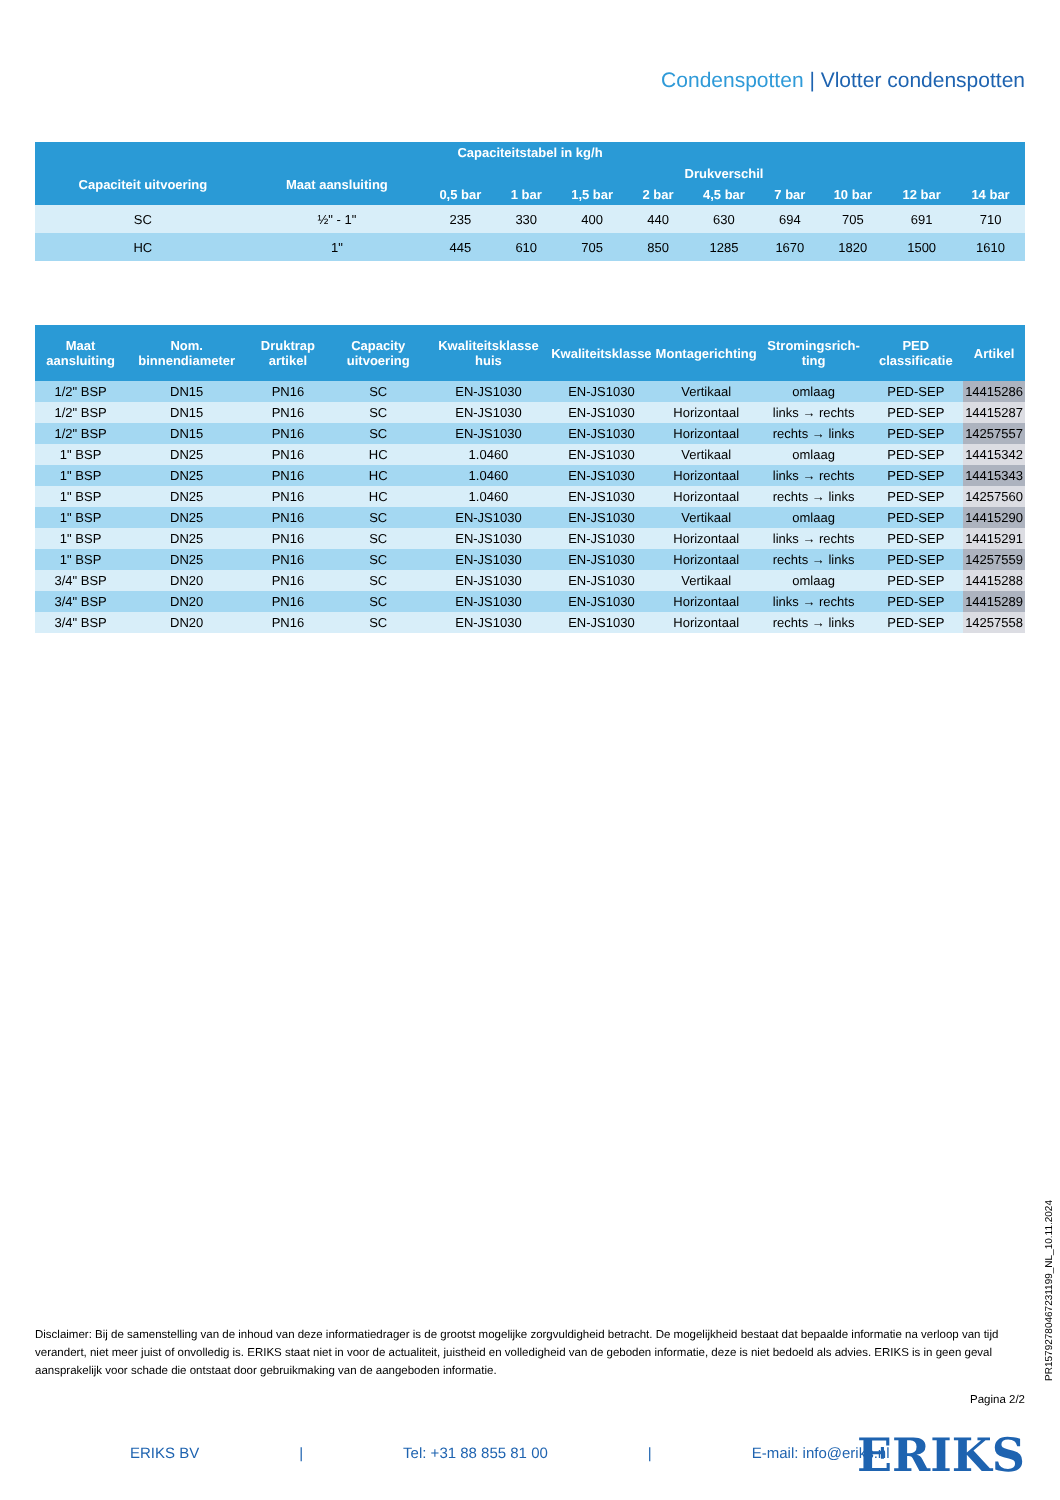Condenspotten | Vlotter condenspotten
| Capaciteitstabel in kg/h | | | | | | | | | | |
| --- | --- | --- | --- | --- | --- | --- | --- | --- | --- | --- |
| Capaciteit uitvoering | Maat aansluiting | Drukverschil | | | | | | | | |
| | | 0,5 bar | 1 bar | 1,5 bar | 2 bar | 4,5 bar | 7 bar | 10 bar | 12 bar | 14 bar |
| SC | ½" - 1" | 235 | 330 | 400 | 440 | 630 | 694 | 705 | 691 | 710 |
| HC | 1" | 445 | 610 | 705 | 850 | 1285 | 1670 | 1820 | 1500 | 1610 |
| Maat aansluiting | Nom. binnendiameter | Druktrap artikel | Capacity uitvoering | Kwaliteitsklasse huis | Kwaliteitsklasse | Montagerichting | Stromingsrich-ting | PED classificatie | Artikel |
| --- | --- | --- | --- | --- | --- | --- | --- | --- | --- |
| 1/2" BSP | DN15 | PN16 | SC | EN-JS1030 | EN-JS1030 | Vertikaal | omlaag | PED-SEP | 14415286 |
| 1/2" BSP | DN15 | PN16 | SC | EN-JS1030 | EN-JS1030 | Horizontaal | links → rechts | PED-SEP | 14415287 |
| 1/2" BSP | DN15 | PN16 | SC | EN-JS1030 | EN-JS1030 | Horizontaal | rechts → links | PED-SEP | 14257557 |
| 1" BSP | DN25 | PN16 | HC | 1.0460 | EN-JS1030 | Vertikaal | omlaag | PED-SEP | 14415342 |
| 1" BSP | DN25 | PN16 | HC | 1.0460 | EN-JS1030 | Horizontaal | links → rechts | PED-SEP | 14415343 |
| 1" BSP | DN25 | PN16 | HC | 1.0460 | EN-JS1030 | Horizontaal | rechts → links | PED-SEP | 14257560 |
| 1" BSP | DN25 | PN16 | SC | EN-JS1030 | EN-JS1030 | Vertikaal | omlaag | PED-SEP | 14415290 |
| 1" BSP | DN25 | PN16 | SC | EN-JS1030 | EN-JS1030 | Horizontaal | links → rechts | PED-SEP | 14415291 |
| 1" BSP | DN25 | PN16 | SC | EN-JS1030 | EN-JS1030 | Horizontaal | rechts → links | PED-SEP | 14257559 |
| 3/4" BSP | DN20 | PN16 | SC | EN-JS1030 | EN-JS1030 | Vertikaal | omlaag | PED-SEP | 14415288 |
| 3/4" BSP | DN20 | PN16 | SC | EN-JS1030 | EN-JS1030 | Horizontaal | links → rechts | PED-SEP | 14415289 |
| 3/4" BSP | DN20 | PN16 | SC | EN-JS1030 | EN-JS1030 | Horizontaal | rechts → links | PED-SEP | 14257558 |
Disclaimer: Bij de samenstelling van de inhoud van deze informatiedrager is de grootst mogelijke zorgvuldigheid betracht. De mogelijkheid bestaat dat bepaalde informatie na verloop van tijd verandert, niet meer juist of onvolledig is. ERIKS staat niet in voor de actualiteit, juistheid en volledigheid van de geboden informatie, deze is niet bedoeld als advies. ERIKS is in geen geval aansprakelijk voor schade die ontstaat door gebruikmaking van de aangeboden informatie.
Pagina 2/2
PR15792780467231199_NL_10.11.2024
ERIKS BV | Tel: +31 88 855 81 00 | E-mail: info@eriks.nl
ERIKS